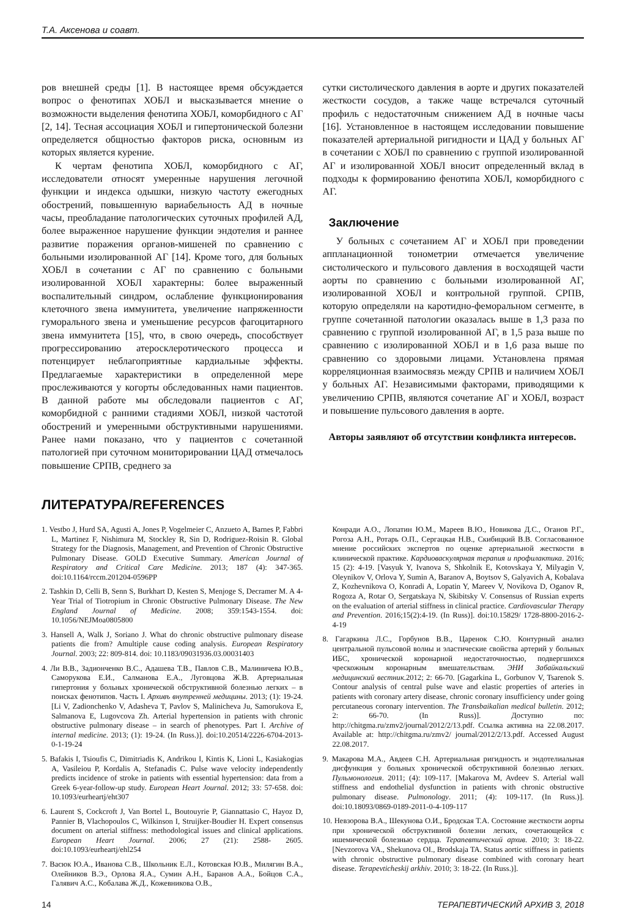Т.А. Аксенова и соавт.
ров внешней среды [1]. В настоящее время обсуждается вопрос о фенотипах ХОБЛ и высказывается мнение о возможности выделения фенотипа ХОБЛ, коморбидного с АГ [2, 14]. Тесная ассоциация ХОБЛ и гипертонической болезни определяется общностью факторов риска, основным из которых является курение.
К чертам фенотипа ХОБЛ, коморбидного с АГ, исследователи относят умеренные нарушения легочной функции и индекса одышки, низкую частоту ежегодных обострений, повышенную вариабельность АД в ночные часы, преобладание патологических суточных профилей АД, более выраженное нарушение функции эндотелия и раннее развитие поражения органов-мишеней по сравнению с больными изолированной АГ [14]. Кроме того, для больных ХОБЛ в сочетании с АГ по сравнению с больными изолированной ХОБЛ характерны: более выраженный воспалительный синдром, ослабление функционирования клеточного звена иммунитета, увеличение напряженности гуморального звена и уменьшение ресурсов фагоцитарного звена иммунитета [15], что, в свою очередь, способствует прогрессированию атеросклеротического процесса и потенцирует неблагоприятные кардиальные эффекты. Предлагаемые характеристики в определенной мере прослеживаются у когорты обследованных нами пациентов. В данной работе мы обследовали пациентов с АГ, коморбидной с ранними стадиями ХОБЛ, низкой частотой обострений и умеренными обструктивными нарушениями. Ранее нами показано, что у пациентов с сочетанной патологией при суточном мониторировании ЦАД отмечалось повышение СРПВ, среднего за
сутки систолического давления в аорте и других показателей жесткости сосудов, а также чаще встречался суточный профиль с недостаточным снижением АД в ночные часы [16]. Установленное в настоящем исследовании повышение показателей артериальной ригидности и ЦАД у больных АГ в сочетании с ХОБЛ по сравнению с группой изолированной АГ и изолированной ХОБЛ вносит определенный вклад в подходы к формированию фенотипа ХОБЛ, коморбидного с АГ.
Заключение
У больных с сочетанием АГ и ХОБЛ при проведении аппланационной тонометрии отмечается увеличение систолического и пульсового давления в восходящей части аорты по сравнению с больными изолированной АГ, изолированной ХОБЛ и контрольной группой. СРПВ, которую определяли на каротидно-феморальном сегменте, в группе сочетанной патологии оказалась выше в 1,3 раза по сравнению с группой изолированной АГ, в 1,5 раза выше по сравнению с изолированной ХОБЛ и в 1,6 раза выше по сравнению со здоровыми лицами. Установлена прямая корреляционная взаимосвязь между СРПВ и наличием ХОБЛ у больных АГ. Независимыми факторами, приводящими к увеличению СРПВ, являются сочетание АГ и ХОБЛ, возраст и повышение пульсового давления в аорте.
Авторы заявляют об отсутствии конфликта интересов.
ЛИТЕРАТУРА/REFERENCES
1. Vestbo J, Hurd SA, Agusti A, Jones P, Vogelmeier C, Anzueto A, Barnes P, Fabbri L, Martinez F, Nishimura M, Stockley R, Sin D, Rodriguez-Roisin R. Global Strategy for the Diagnosis, Management, and Prevention of Chronic Obstructive Pulmonary Disease. GOLD Executive Summary. American Journal of Respiratory and Critical Care Medicine. 2013; 187 (4): 347-365. doi:10.1164/rccm.201204-0596PP
2. Tashkin D, Celli B, Senn S, Burkhart D, Kesten S, Menjoge S, Decramer M. A 4-Year Trial of Tiotropium in Chronic Obstructive Pulmonary Disease. The New England Journal of Medicine. 2008; 359:1543-1554. doi: 10.1056/NEJMoa0805800
3. Hansell A, Walk J, Soriano J. What do chronic obstructive pulmonary disease patients die from? Amultiple cause coding analysis. European Respiratory Journal. 2003; 22: 809-814. doi: 10.1183/09031936.03.00031403
4. Ли В.В., Задионченко В.С., Адашева Т.В., Павлов С.В., Малиничева Ю.В., Саморукова Е.И., Салманова Е.А., Луговцова Ж.В. Артериальная гипертония у больных хронической обструктивной болезнью легких – в поисках фенотипов. Часть I. Архивъ внутренней медицины. 2013; (1): 19-24. [Li V, Zadionchenko V, Adasheva T, Pavlov S, Malinicheva Ju, Samorukova E, Salmanova E, Lugovcova Zh. Arterial hypertension in patients with chronic obstructive pulmonary disease – in search of phenotypes. Part I. Archive of internal medicine. 2013; (1): 19-24. (In Russ.)]. doi:10.20514/2226-6704-2013-0-1-19-24
5. Bafakis I, Tsioufis C, Dimitriadis K, Andrikou I, Kintis K, Lioni L, Kasiakogias A, Vasileiou P, Kordalis A, Stefanadis C. Pulse wave velocity independently predicts incidence of stroke in patients with essential hypertension: data from a Greek 6-year-follow-up study. European Heart Journal. 2012; 33: 57-658. doi: 10.1093/eurheartj/eht307
6. Laurent S, Cockcroft J, Van Bortel L, Boutouyrie P, Giannattasio C, Hayoz D, Pannier B, Vlachopoulos C, Wilkinson I, Struijker-Boudier H. Expert consensus document on arterial stiffness: methodological issues and clinical applications. European Heart Journal. 2006; 27 (21): 2588- 2605. doi:10.1093/eurheartj/ehl254
7. Васюк Ю.А., Иванова С.В., Школьник Е.Л., Котовская Ю.В., Милягин В.А., Олейников В.Э., Орлова Я.А., Сумин А.Н., Баранов А.А., Бойцов С.А., Галявич А.С., Кобалава Ж.Д., Кожевникова О.В.,
Конради А.О., Лопатин Ю.М., Мареев В.Ю., Новикова Д.С., Оганов Р.Г., Рогоза А.Н., Ротарь О.П., Сергацкая Н.В., Скибицкий В.В. Согласованное мнение российских экспертов по оценке артериальной жесткости в клинической практике. Кардиоваскулярная терапия и профилактика. 2016; 15 (2): 4-19. [Vasyuk Y, Ivanova S, Shkolnik E, Kotovskaya Y, Milyagin V, Oleynikov V, Orlova Y, Sumin A, Baranov A, Boytsov S, Galyavich A, Kobalava Z, Kozhevnikova O, Konradi A, Lopatin Y, Mareev V, Novikova D, Oganov R, Rogoza A, Rotar O, Sergatskaya N, Skibitsky V. Consensus of Russian experts on the evaluation of arterial stiffness in clinical practice. Cardiovascular Therapy and Prevention. 2016;15(2):4-19. (In Russ)]. doi:10.15829/ 1728-8800-2016-2-4-19
8. Гагаркина Л.С., Горбунов В.В., Царенок С.Ю. Контурный анализ центральной пульсовой волны и эластические свойства артерий у больных ИБС, хронической коронарной недостаточностью, подвергшихся чрескожным коронарным вмешательствам. ЭНИ Забайкальский медицинский вестник.2012; 2: 66-70. [Gagarkina L, Gorbunov V, Tsarenok S. Contour analysis of central pulse wave and elastic properties of arteries in patients with coronary artery disease, chronic coronary insufficiency under going percutaneous coronary intervention. The Transbaikalian medical bulletin. 2012; 2: 66-70. (In Russ)]. Доступно по: http://chitgma.ru/zmv2/journal/2012/2/13.pdf. Ссылка активна на 22.08.2017. Available at: http://chitgma.ru/zmv2/ journal/2012/2/13.pdf. Accessed August 22.08.2017.
9. Макарова М.А., Авдеев С.Н. Артериальная ригидность и эндотелиальная дисфункция у больных хронической обструктивной болезнью легких. Пульмонология. 2011; (4): 109-117. [Makarova M, Avdeev S. Arterial wall stiffness and endothelial dysfunction in patients with chronic obstructive pulmonary disease. Pulmonology. 2011; (4): 109-117. (In Russ.)]. doi:10.18093/0869-0189-2011-0-4-109-117
10. Невзорова В.А., Шекунова О.И., Бродская Т.А. Состояние жесткости аорты при хронической обструктивной болезни легких, сочетающейся с ишемической болезнью сердца. Терапевтический архив. 2010; 3: 18-22. [Nevzorova VA., Shekunova OI., Brodskaja TA. Status aortic stiffness in patients with chronic obstructive pulmonary disease combined with coronary heart disease. Terapevticheskij arkhiv. 2010; 3: 18-22. (In Russ.)].
14 ТЕРАПЕВТИЧЕСКИЙ АРХИВ 3, 2018